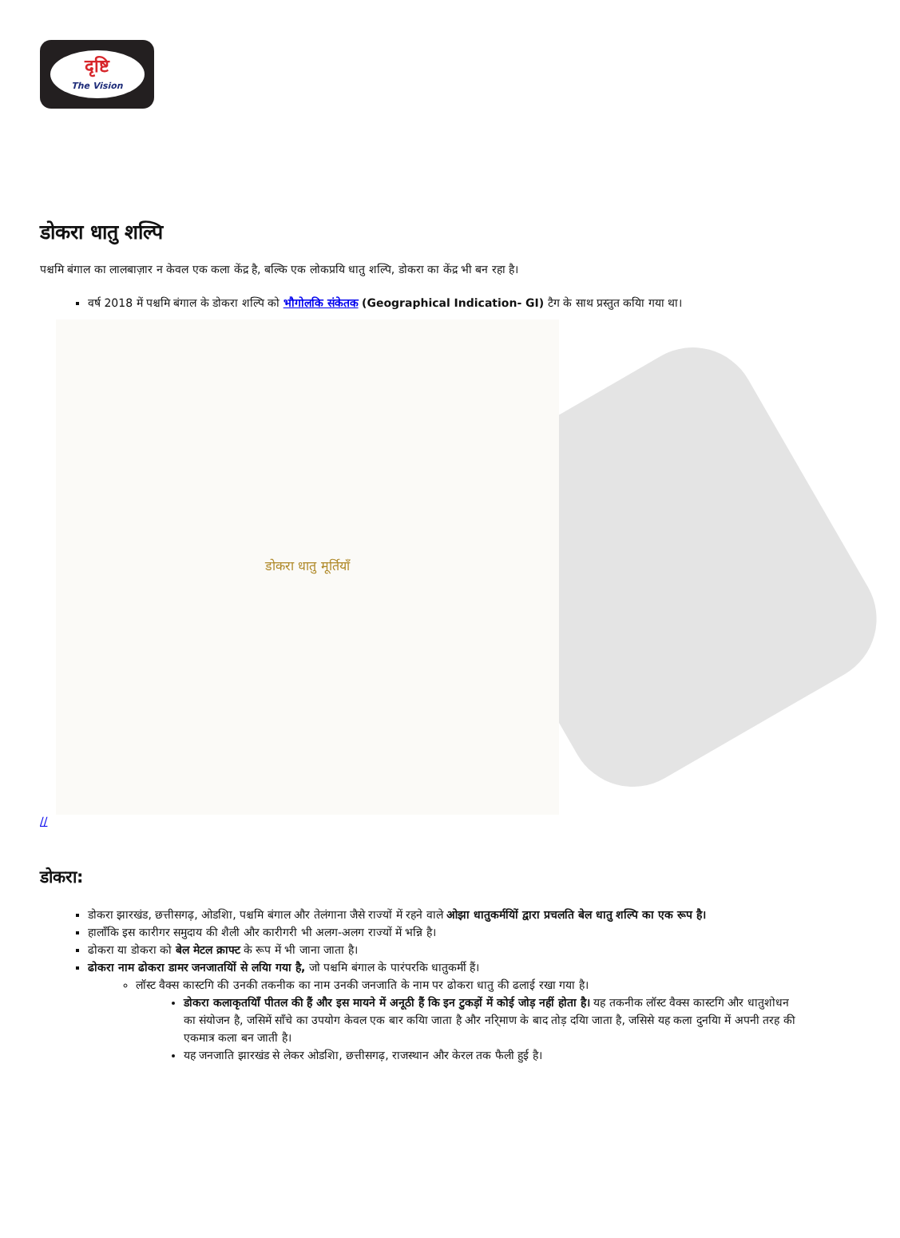दृष्टि
The Vision
डोकरा धातु शल्पि
पश्चमि बंगाल का लालबाज़ार न केवल एक कला केंद्र है, बल्कि एक लोकप्रयि धातु शल्पि, डोकरा का केंद्र भी बन रहा है।
वर्ष 2018 में पश्चमि बंगाल के डोकरा शल्पि को भौगोलकि संकेतक (Geographical Indication- GI) टैग के साथ प्रस्तुत कयिा गया था।
डोकरा धातु मूर्तियाँ
//
डोकरा:
डोकरा झारखंड, छत्तीसगढ़, ओडशिा, पश्चमि बंगाल और तेलंगाना जैसे राज्यों में रहने वाले ओझा धातुकर्मयिों द्वारा प्रचलति बेल धातु शल्पि का एक रूप है।
हालाँकि इस कारीगर समुदाय की शैली और कारीगरी भी अलग-अलग राज्यों में भन्नि है।
ढोकरा या डोकरा को बेल मेटल क्राफ्ट के रूप में भी जाना जाता है।
ढोकरा नाम ढोकरा डामर जनजातयिों से लयिा गया है, जो पश्चमि बंगाल के पारंपरकि धातुकर्मी हैं।
लॉस्ट वैक्स कास्टगि की उनकी तकनीक का नाम उनकी जनजाति के नाम पर ढोकरा धातु की ढलाई रखा गया है।
डोकरा कलाकृतयिाँ पीतल की हैं और इस मायने में अनूठी हैं कि इन टुकड़ों में कोई जोड़ नहीं होता है। यह तकनीक लॉस्ट वैक्स कास्टगि और धातुशोधन का संयोजन है, जसिमें साँचे का उपयोग केवल एक बार कयिा जाता है और नरि्माण के बाद तोड़ दयिा जाता है, जसिसे यह कला दुनयिा में अपनी तरह की एकमात्र कला बन जाती है।
यह जनजाति झारखंड से लेकर ओडशिा, छत्तीसगढ़, राजस्थान और केरल तक फैली हुई है।